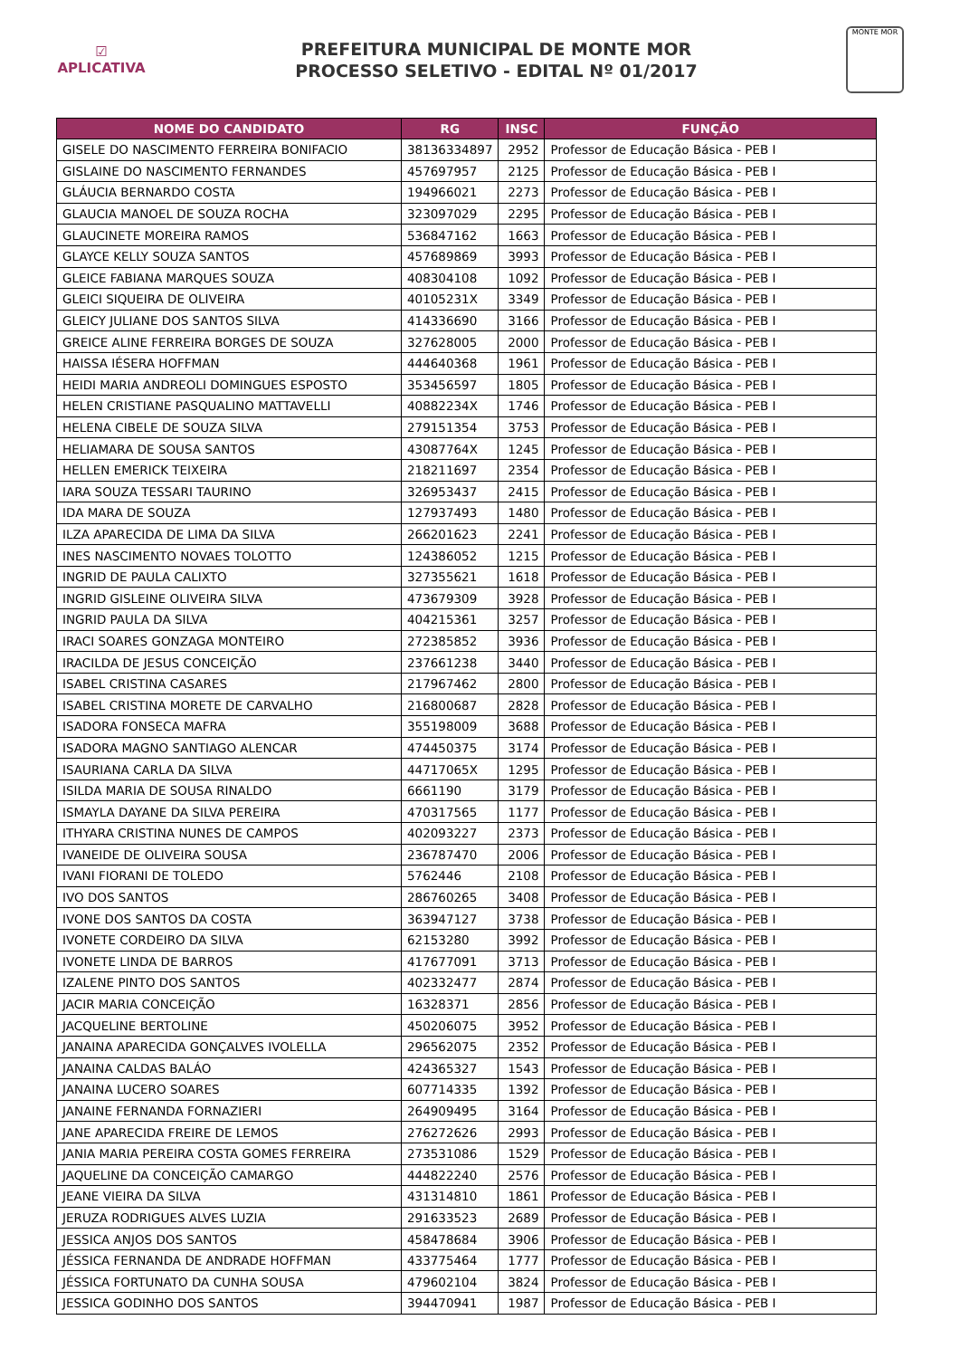☑
APLICATIVA
PREFEITURA MUNICIPAL DE MONTE MOR
PROCESSO SELETIVO - EDITAL Nº 01/2017
MONTE MOR
| NOME DO CANDIDATO | RG | INSC | FUNÇÃO |
| --- | --- | --- | --- |
| GISELE DO NASCIMENTO FERREIRA BONIFACIO | 38136334897 | 2952 | Professor de Educação Básica - PEB I |
| GISLAINE DO NASCIMENTO FERNANDES | 457697957 | 2125 | Professor de Educação Básica - PEB I |
| GLÁUCIA BERNARDO COSTA | 194966021 | 2273 | Professor de Educação Básica - PEB I |
| GLAUCIA MANOEL DE SOUZA ROCHA | 323097029 | 2295 | Professor de Educação Básica - PEB I |
| GLAUCINETE MOREIRA RAMOS | 536847162 | 1663 | Professor de Educação Básica - PEB I |
| GLAYCE KELLY SOUZA SANTOS | 457689869 | 3993 | Professor de Educação Básica - PEB I |
| GLEICE FABIANA MARQUES SOUZA | 408304108 | 1092 | Professor de Educação Básica - PEB I |
| GLEICI SIQUEIRA DE OLIVEIRA | 40105231X | 3349 | Professor de Educação Básica - PEB I |
| GLEICY JULIANE DOS SANTOS SILVA | 414336690 | 3166 | Professor de Educação Básica - PEB I |
| GREICE ALINE FERREIRA BORGES DE SOUZA | 327628005 | 2000 | Professor de Educação Básica - PEB I |
| HAISSA IÉSERA HOFFMAN | 444640368 | 1961 | Professor de Educação Básica - PEB I |
| HEIDI MARIA ANDREOLI DOMINGUES ESPOSTO | 353456597 | 1805 | Professor de Educação Básica - PEB I |
| HELEN CRISTIANE PASQUALINO MATTAVELLI | 40882234X | 1746 | Professor de Educação Básica - PEB I |
| HELENA CIBELE DE SOUZA SILVA | 279151354 | 3753 | Professor de Educação Básica - PEB I |
| HELIAMARA DE SOUSA SANTOS | 43087764X | 1245 | Professor de Educação Básica - PEB I |
| HELLEN EMERICK TEIXEIRA | 218211697 | 2354 | Professor de Educação Básica - PEB I |
| IARA SOUZA TESSARI TAURINO | 326953437 | 2415 | Professor de Educação Básica - PEB I |
| IDA MARA DE SOUZA | 127937493 | 1480 | Professor de Educação Básica - PEB I |
| ILZA APARECIDA DE LIMA DA SILVA | 266201623 | 2241 | Professor de Educação Básica - PEB I |
| INES NASCIMENTO NOVAES TOLOTTO | 124386052 | 1215 | Professor de Educação Básica - PEB I |
| INGRID DE PAULA CALIXTO | 327355621 | 1618 | Professor de Educação Básica - PEB I |
| INGRID GISLEINE OLIVEIRA SILVA | 473679309 | 3928 | Professor de Educação Básica - PEB I |
| INGRID PAULA DA SILVA | 404215361 | 3257 | Professor de Educação Básica - PEB I |
| IRACI SOARES GONZAGA MONTEIRO | 272385852 | 3936 | Professor de Educação Básica - PEB I |
| IRACILDA DE JESUS CONCEIÇÃO | 237661238 | 3440 | Professor de Educação Básica - PEB I |
| ISABEL CRISTINA CASARES | 217967462 | 2800 | Professor de Educação Básica - PEB I |
| ISABEL CRISTINA MORETE DE CARVALHO | 216800687 | 2828 | Professor de Educação Básica - PEB I |
| ISADORA FONSECA MAFRA | 355198009 | 3688 | Professor de Educação Básica - PEB I |
| ISADORA MAGNO SANTIAGO ALENCAR | 474450375 | 3174 | Professor de Educação Básica - PEB I |
| ISAURIANA CARLA DA SILVA | 44717065X | 1295 | Professor de Educação Básica - PEB I |
| ISILDA MARIA DE SOUSA RINALDO | 6661190 | 3179 | Professor de Educação Básica - PEB I |
| ISMAYLA DAYANE DA SILVA PEREIRA | 470317565 | 1177 | Professor de Educação Básica - PEB I |
| ITHYARA CRISTINA NUNES DE CAMPOS | 402093227 | 2373 | Professor de Educação Básica - PEB I |
| IVANEIDE DE OLIVEIRA SOUSA | 236787470 | 2006 | Professor de Educação Básica - PEB I |
| IVANI FIORANI DE TOLEDO | 5762446 | 2108 | Professor de Educação Básica - PEB I |
| IVO DOS SANTOS | 286760265 | 3408 | Professor de Educação Básica - PEB I |
| IVONE DOS SANTOS DA COSTA | 363947127 | 3738 | Professor de Educação Básica - PEB I |
| IVONETE CORDEIRO DA SILVA | 62153280 | 3992 | Professor de Educação Básica - PEB I |
| IVONETE LINDA DE BARROS | 417677091 | 3713 | Professor de Educação Básica - PEB I |
| IZALENE PINTO DOS SANTOS | 402332477 | 2874 | Professor de Educação Básica - PEB I |
| JACIR MARIA CONCEIÇÃO | 16328371 | 2856 | Professor de Educação Básica - PEB I |
| JACQUELINE BERTOLINE | 450206075 | 3952 | Professor de Educação Básica - PEB I |
| JANAINA APARECIDA GONÇALVES IVOLELLA | 296562075 | 2352 | Professor de Educação Básica - PEB I |
| JANAINA CALDAS BALÁO | 424365327 | 1543 | Professor de Educação Básica - PEB I |
| JANAINA LUCERO SOARES | 607714335 | 1392 | Professor de Educação Básica - PEB I |
| JANAINE FERNANDA FORNAZIERI | 264909495 | 3164 | Professor de Educação Básica - PEB I |
| JANE APARECIDA FREIRE DE LEMOS | 276272626 | 2993 | Professor de Educação Básica - PEB I |
| JANIA MARIA PEREIRA COSTA GOMES FERREIRA | 273531086 | 1529 | Professor de Educação Básica - PEB I |
| JAQUELINE DA CONCEIÇÃO CAMARGO | 444822240 | 2576 | Professor de Educação Básica - PEB I |
| JEANE VIEIRA DA SILVA | 431314810 | 1861 | Professor de Educação Básica - PEB I |
| JERUZA RODRIGUES ALVES LUZIA | 291633523 | 2689 | Professor de Educação Básica - PEB I |
| JESSICA ANJOS DOS SANTOS | 458478684 | 3906 | Professor de Educação Básica - PEB I |
| JÉSSICA FERNANDA DE ANDRADE HOFFMAN | 433775464 | 1777 | Professor de Educação Básica - PEB I |
| JÉSSICA FORTUNATO DA CUNHA SOUSA | 479602104 | 3824 | Professor de Educação Básica - PEB I |
| JESSICA GODINHO DOS SANTOS | 394470941 | 1987 | Professor de Educação Básica - PEB I |